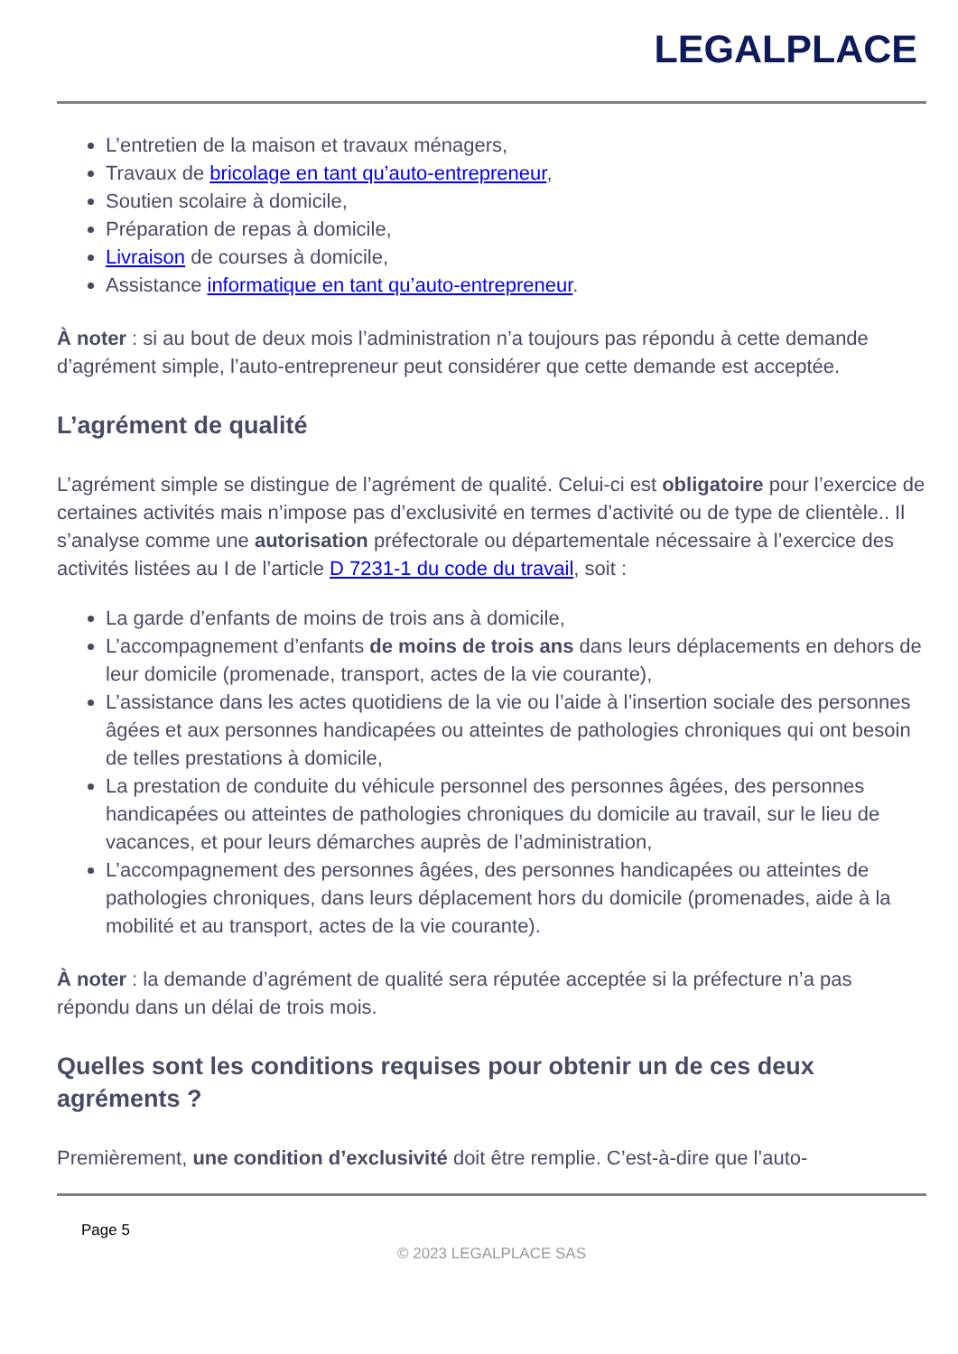LEGALPLACE
L’entretien de la maison et travaux ménagers,
Travaux de bricolage en tant qu’auto-entrepreneur,
Soutien scolaire à domicile,
Préparation de repas à domicile,
Livraison de courses à domicile,
Assistance informatique en tant qu’auto-entrepreneur.
À noter : si au bout de deux mois l’administration n’a toujours pas répondu à cette demande d’agrément simple, l’auto-entrepreneur peut considérer que cette demande est acceptée.
L’agrément de qualité
L’agrément simple se distingue de l’agrément de qualité. Celui-ci est obligatoire pour l’exercice de certaines activités mais n’impose pas d’exclusivité en termes d’activité ou de type de clientèle.. Il s’analyse comme une autorisation préfectorale ou départementale nécessaire à l’exercice des activités listées au I de l’article D 7231-1 du code du travail, soit :
La garde d’enfants de moins de trois ans à domicile,
L’accompagnement d’enfants de moins de trois ans dans leurs déplacements en dehors de leur domicile (promenade, transport, actes de la vie courante),
L’assistance dans les actes quotidiens de la vie ou l’aide à l’insertion sociale des personnes âgées et aux personnes handicapées ou atteintes de pathologies chroniques qui ont besoin de telles prestations à domicile,
La prestation de conduite du véhicule personnel des personnes âgées, des personnes handicapées ou atteintes de pathologies chroniques du domicile au travail, sur le lieu de vacances, et pour leurs démarches auprès de l’administration,
L’accompagnement des personnes âgées, des personnes handicapées ou atteintes de pathologies chroniques, dans leurs déplacement hors du domicile (promenades, aide à la mobilité et au transport, actes de la vie courante).
À noter : la demande d’agrément de qualité sera réputée acceptée si la préfecture n’a pas répondu dans un délai de trois mois.
Quelles sont les conditions requises pour obtenir un de ces deux agréments ?
Premièrement, une condition d’exclusivité doit être remplie. C’est-à-dire que l’auto-
Page 5
© 2023 LEGALPLACE SAS